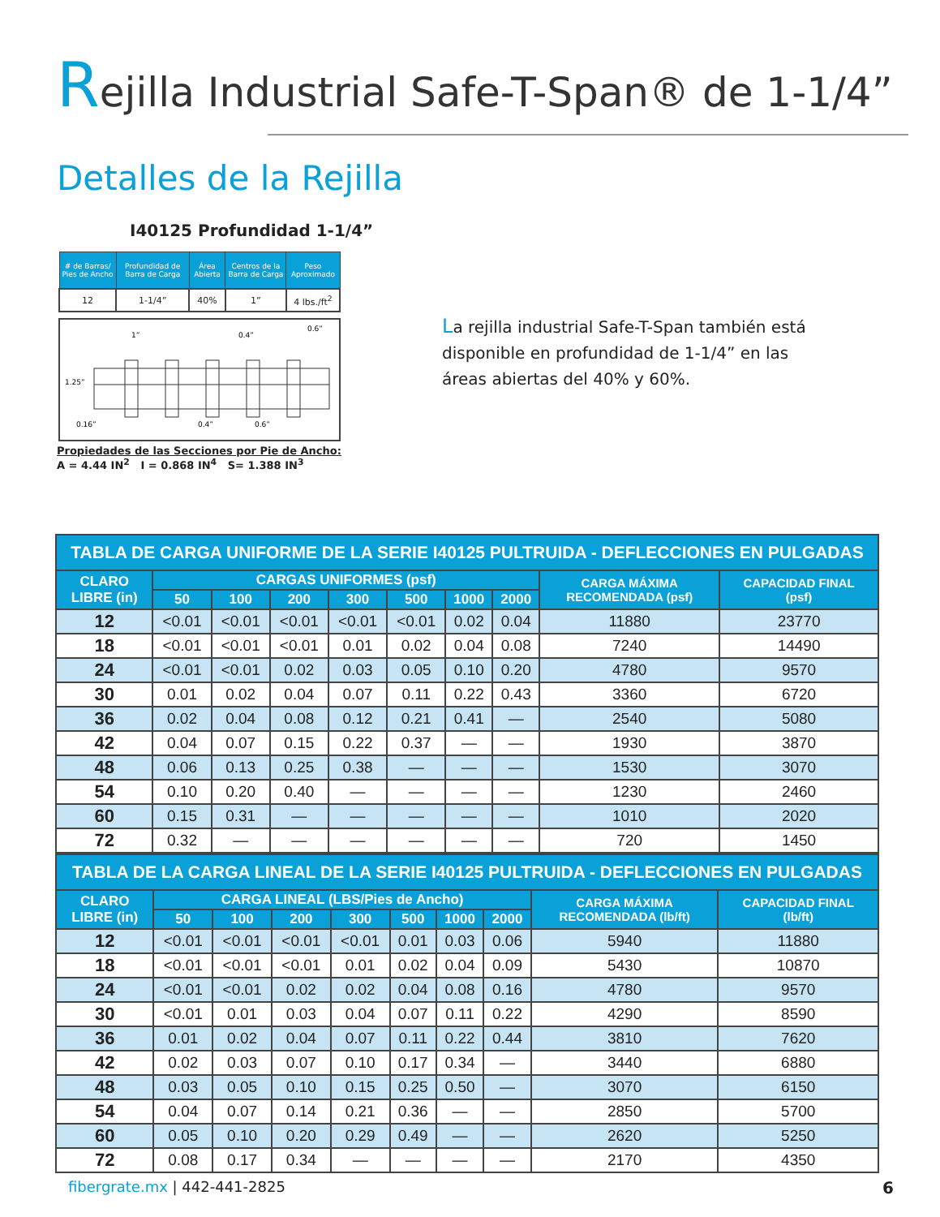Rejilla Industrial Safe-T-Span® de 1-1/4”
Detalles de la Rejilla
I40125 Profundidad 1-1/4”
| # de Barras/ Pies de Ancho | Profundidad de Barra de Carga | Área Abierta | Centros de la Barra de Carga | Peso Aproximado |
| --- | --- | --- | --- | --- |
| 12 | 1-1/4” | 40% | 1” | 4 lbs./ft<sup>2</sup> |
1”
0.4”
0.6”
1.25”
0.16”
0.4”
0.6”
Propiedades de las Secciones por Pie de Ancho:
A = 4.44 IN<sup>2</sup> I = 0.868 IN<sup>4</sup> S= 1.388 IN<sup>3</sup>
La rejilla industrial Safe-T-Span también está disponible en profundidad de 1-1/4” en las áreas abiertas del 40% y 60%.
| TABLA DE CARGA UNIFORME DE LA SERIE I40125 PULTRUIDA - DEFLECCIONES EN PULGADAS | | | | | | | | | |
| --- | --- | --- | --- | --- | --- | --- | --- | --- | --- |
| CLARO LIBRE (in) | CARGAS UNIFORMES (psf) | | | | | | | CARGA MÁXIMA RECOMENDADA (psf) | CAPACIDAD FINAL (psf) |
| | 50 | 100 | 200 | 300 | 500 | 1000 | 2000 | | |
| 12 | <0.01 | <0.01 | <0.01 | <0.01 | <0.01 | 0.02 | 0.04 | 11880 | 23770 |
| 18 | <0.01 | <0.01 | <0.01 | 0.01 | 0.02 | 0.04 | 0.08 | 7240 | 14490 |
| 24 | <0.01 | <0.01 | 0.02 | 0.03 | 0.05 | 0.10 | 0.20 | 4780 | 9570 |
| 30 | 0.01 | 0.02 | 0.04 | 0.07 | 0.11 | 0.22 | 0.43 | 3360 | 6720 |
| 36 | 0.02 | 0.04 | 0.08 | 0.12 | 0.21 | 0.41 | — | 2540 | 5080 |
| 42 | 0.04 | 0.07 | 0.15 | 0.22 | 0.37 | — | — | 1930 | 3870 |
| 48 | 0.06 | 0.13 | 0.25 | 0.38 | — | — | — | 1530 | 3070 |
| 54 | 0.10 | 0.20 | 0.40 | — | — | — | — | 1230 | 2460 |
| 60 | 0.15 | 0.31 | — | — | — | — | — | 1010 | 2020 |
| 72 | 0.32 | — | — | — | — | — | — | 720 | 1450 |
| TABLA DE LA CARGA LINEAL DE LA SERIE I40125 PULTRUIDA - DEFLECCIONES EN PULGADAS | | | | | | | | | |
| --- | --- | --- | --- | --- | --- | --- | --- | --- | --- |
| CLARO LIBRE (in) | CARGA LINEAL (LBS/Pies de Ancho) | | | | | | | CARGA MÁXIMA RECOMENDADA (lb/ft) | CAPACIDAD FINAL (lb/ft) |
| | 50 | 100 | 200 | 300 | 500 | 1000 | 2000 | | |
| 12 | <0.01 | <0.01 | <0.01 | <0.01 | 0.01 | 0.03 | 0.06 | 5940 | 11880 |
| 18 | <0.01 | <0.01 | <0.01 | 0.01 | 0.02 | 0.04 | 0.09 | 5430 | 10870 |
| 24 | <0.01 | <0.01 | 0.02 | 0.02 | 0.04 | 0.08 | 0.16 | 4780 | 9570 |
| 30 | <0.01 | 0.01 | 0.03 | 0.04 | 0.07 | 0.11 | 0.22 | 4290 | 8590 |
| 36 | 0.01 | 0.02 | 0.04 | 0.07 | 0.11 | 0.22 | 0.44 | 3810 | 7620 |
| 42 | 0.02 | 0.03 | 0.07 | 0.10 | 0.17 | 0.34 | — | 3440 | 6880 |
| 48 | 0.03 | 0.05 | 0.10 | 0.15 | 0.25 | 0.50 | — | 3070 | 6150 |
| 54 | 0.04 | 0.07 | 0.14 | 0.21 | 0.36 | — | — | 2850 | 5700 |
| 60 | 0.05 | 0.10 | 0.20 | 0.29 | 0.49 | — | — | 2620 | 5250 |
| 72 | 0.08 | 0.17 | 0.34 | — | — | — | — | 2170 | 4350 |
fibergrate.mx | 442-441-2825 6